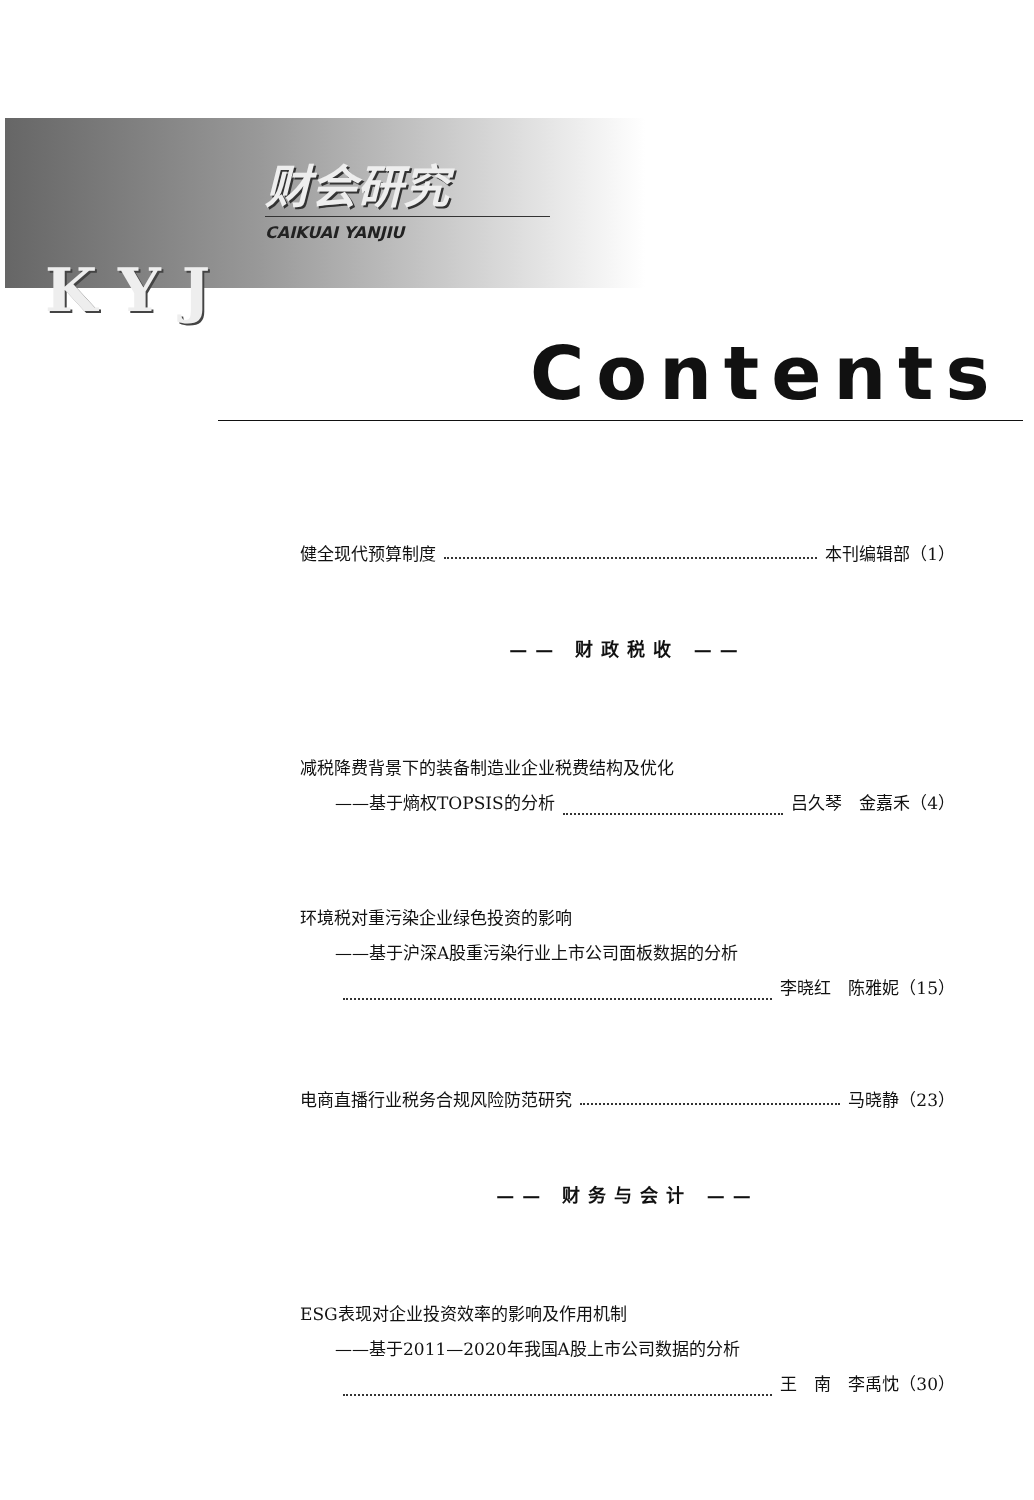财会研究
CAIKUAI YANJIU
K Y J
Contents
健全现代预算制度 本刊编辑部（1）
—— 财政税收 ——
减税降费背景下的装备制造业企业税费结构及优化
——基于熵权TOPSIS的分析 吕久琴　金嘉禾（4）
环境税对重污染企业绿色投资的影响
——基于沪深A股重污染行业上市公司面板数据的分析
李晓红　陈雅妮（15）
电商直播行业税务合规风险防范研究 马晓静（23）
—— 财务与会计 ——
ESG表现对企业投资效率的影响及作用机制
——基于2011—2020年我国A股上市公司数据的分析
王　南　李禹忱（30）